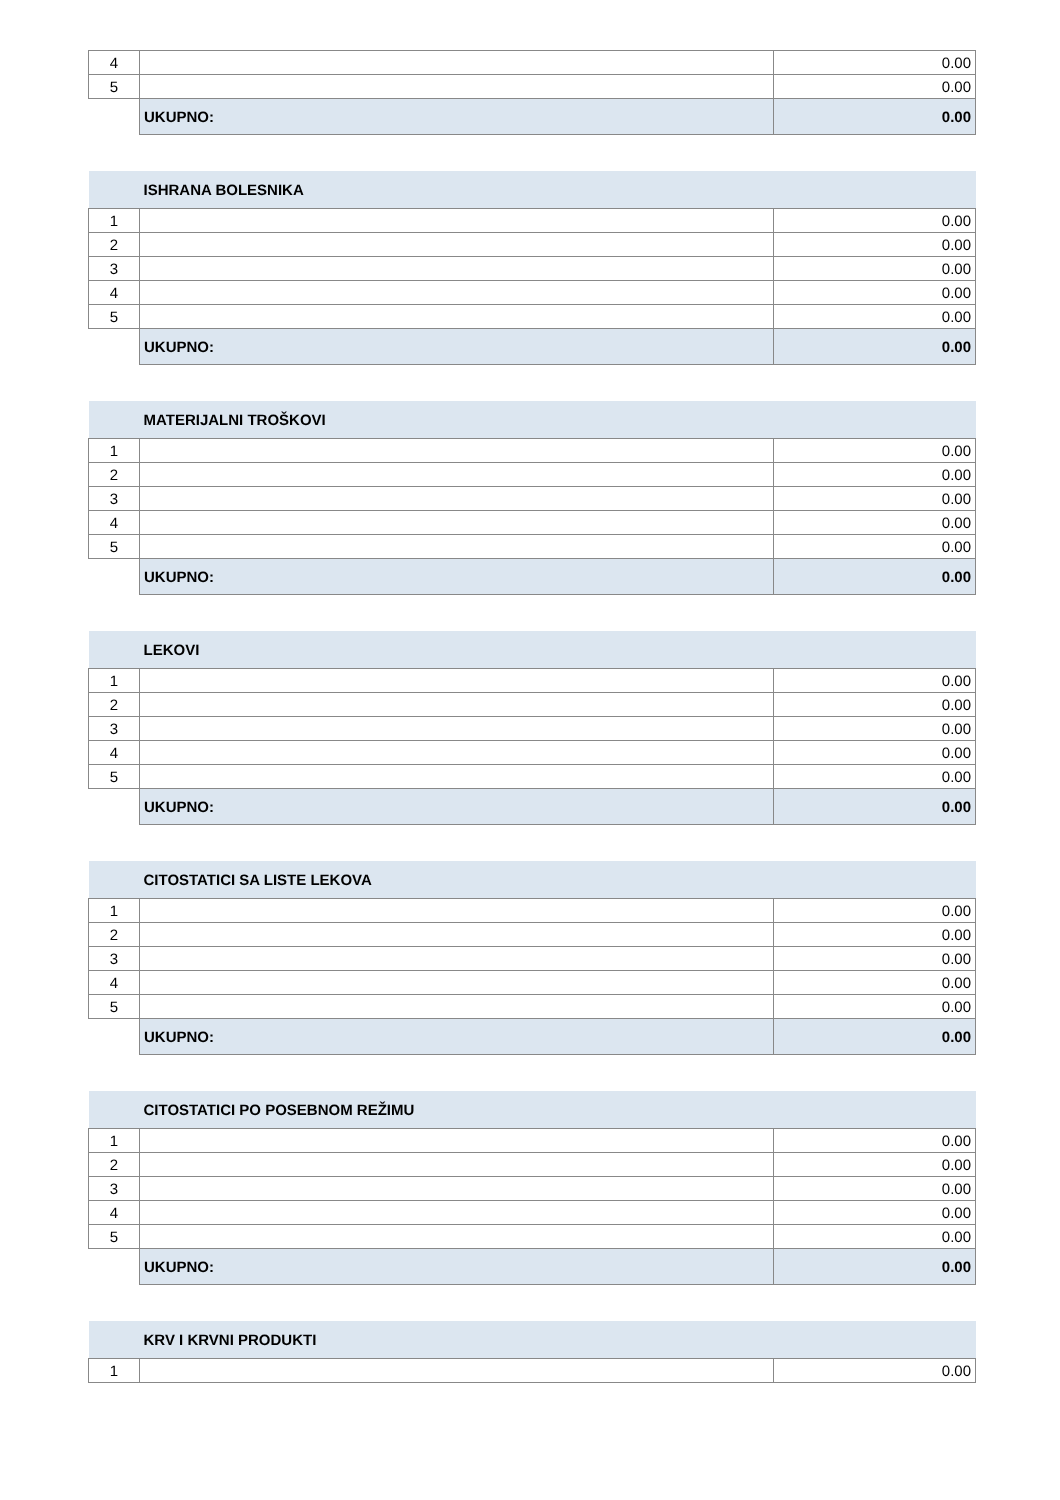| 4 | | 0.00 |
| 5 | | 0.00 |
| | UKUPNO: | 0.00 |
| | ISHRANA BOLESNIKA | |
| 1 | | 0.00 |
| 2 | | 0.00 |
| 3 | | 0.00 |
| 4 | | 0.00 |
| 5 | | 0.00 |
| | UKUPNO: | 0.00 |
| | MATERIJALNI TROŠKOVI | |
| 1 | | 0.00 |
| 2 | | 0.00 |
| 3 | | 0.00 |
| 4 | | 0.00 |
| 5 | | 0.00 |
| | UKUPNO: | 0.00 |
| | LEKOVI | |
| 1 | | 0.00 |
| 2 | | 0.00 |
| 3 | | 0.00 |
| 4 | | 0.00 |
| 5 | | 0.00 |
| | UKUPNO: | 0.00 |
| | CITOSTATICI SA LISTE LEKOVA | |
| 1 | | 0.00 |
| 2 | | 0.00 |
| 3 | | 0.00 |
| 4 | | 0.00 |
| 5 | | 0.00 |
| | UKUPNO: | 0.00 |
| | CITOSTATICI PO POSEBNOM REŽIMU | |
| 1 | | 0.00 |
| 2 | | 0.00 |
| 3 | | 0.00 |
| 4 | | 0.00 |
| 5 | | 0.00 |
| | UKUPNO: | 0.00 |
| | KRV I KRVNI PRODUKTI | |
| 1 | | 0.00 |